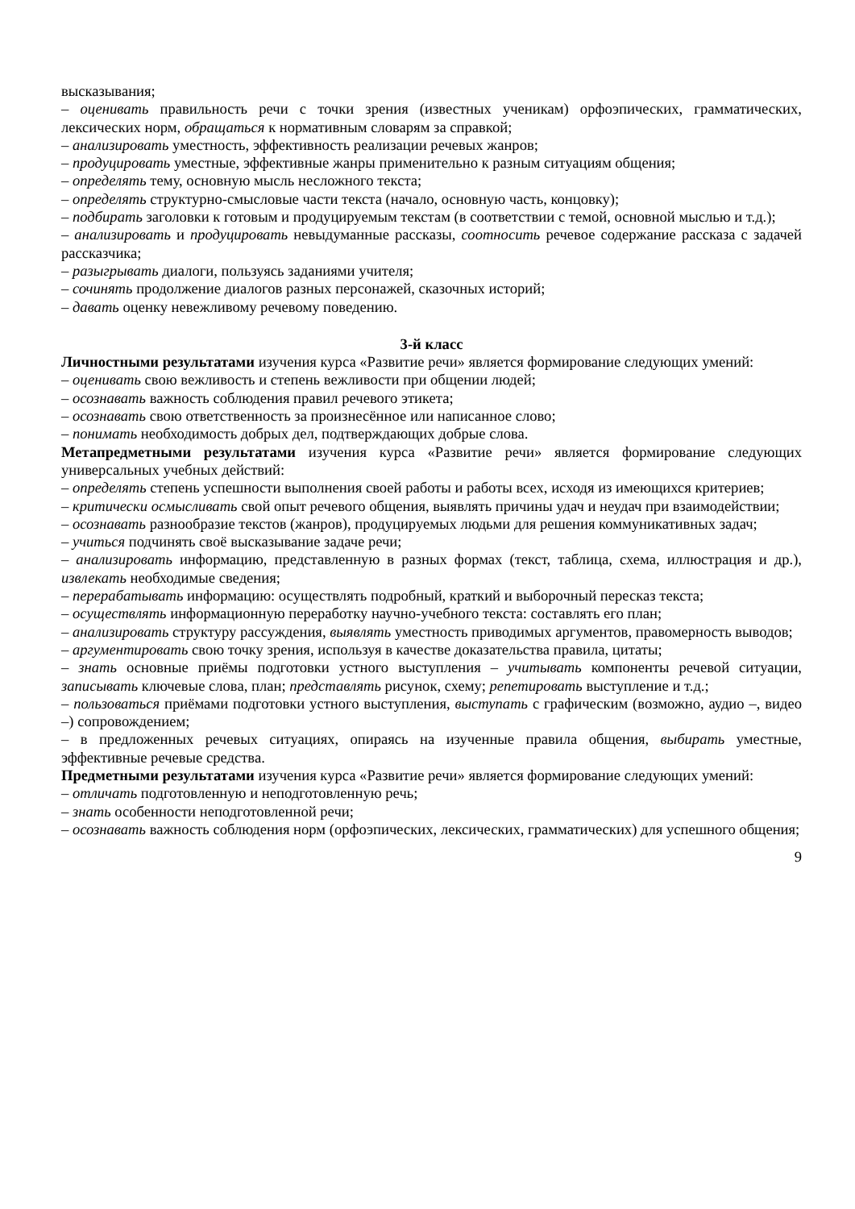высказывания;
– оценивать правильность речи с точки зрения (известных ученикам) орфоэпических, грамматических, лексических норм, обращаться к нормативным словарям за справкой;
– анализировать уместность, эффективность реализации речевых жанров;
– продуцировать уместные, эффективные жанры применительно к разным ситуациям общения;
– определять тему, основную мысль несложного текста;
– определять структурно-смысловые части текста (начало, основную часть, концовку);
– подбирать заголовки к готовым и продуцируемым текстам (в соответствии с темой, основной мыслью и т.д.);
– анализировать и продуцировать невыдуманные рассказы, соотносить речевое содержание рассказа с задачей рассказчика;
– разыгрывать диалоги, пользуясь заданиями учителя;
– сочинять продолжение диалогов разных персонажей, сказочных историй;
– давать оценку невежливому речевому поведению.
3-й класс
Личностными результатами изучения курса «Развитие речи» является формирование следующих умений:
– оценивать свою вежливость и степень вежливости при общении людей;
– осознавать важность соблюдения правил речевого этикета;
– осознавать свою ответственность за произнесённое или написанное слово;
– понимать необходимость добрых дел, подтверждающих добрые слова.
Метапредметными результатами изучения курса «Развитие речи» является формирование следующих универсальных учебных действий:
– определять степень успешности выполнения своей работы и работы всех, исходя из имеющихся критериев;
– критически осмысливать свой опыт речевого общения, выявлять причины удач и неудач при взаимодействии;
– осознавать разнообразие текстов (жанров), продуцируемых людьми для решения коммуникативных задач;
– учиться подчинять своё высказывание задаче речи;
– анализировать информацию, представленную в разных формах (текст, таблица, схема, иллюстрация и др.), извлекать необходимые сведения;
– перерабатывать информацию: осуществлять подробный, краткий и выборочный пересказ текста;
– осуществлять информационную переработку научно-учебного текста: составлять его план;
– анализировать структуру рассуждения, выявлять уместность приводимых аргументов, правомерность выводов;
– аргументировать свою точку зрения, используя в качестве доказательства правила, цитаты;
– знать основные приёмы подготовки устного выступления – учитывать компоненты речевой ситуации, записывать ключевые слова, план; представлять рисунок, схему; репетировать выступление и т.д.;
– пользоваться приёмами подготовки устного выступления, выступать с графическим (возможно, аудио –, видео –) сопровождением;
– в предложенных речевых ситуациях, опираясь на изученные правила общения, выбирать уместные, эффективные речевые средства.
Предметными результатами изучения курса «Развитие речи» является формирование следующих умений:
– отличать подготовленную и неподготовленную речь;
– знать особенности неподготовленной речи;
– осознавать важность соблюдения норм (орфоэпических, лексических, грамматических) для успешного общения;
9